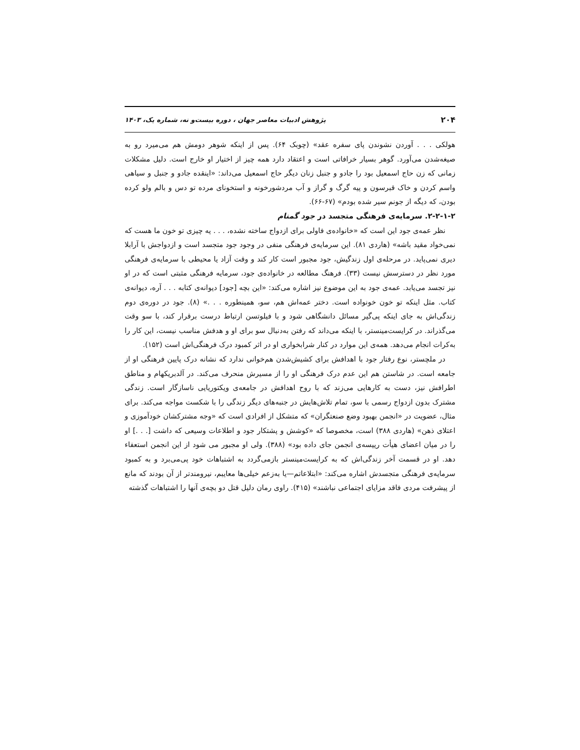۲۰۴ پژوهش ادبیات معاصر جهان ، دوره بیست‌و نه، شماره یک، ۱۴۰۳
هولکی . . . آوردن نشوندن پای سفره عقد» (چوبک ۶۴). پس از اینکه شوهر دومش هم می‌میرد رو به صیغه‌شدن می‌آورد. گوهر بسیار خرافاتی است و اعتقاد دارد همه چیز از اختیار او خارج است. دلیل مشکلات زمانی که زن حاج اسمعیل بود را جادو و جنبل زنان دیگر حاج اسمعیل می‌داند: «اینقده جادو و جنبل و سیاهی واسم کردن و خاک قبرسون و پیه گرگ و گراز و آب مردشورخونه و استخونای مرده تو دس و بالم ولو کرده بودن، که دیگه از جونم سیر شده بودم» (۶۷-۶۶).
۲-۲-۱-۲. سرمایه‌ی فرهنگی متجسد در جود گمنام
نظر عمه‌ی جود این است که «خانواده‌ی فاولی برای ازدواج ساخته نشده، . . . یه چیزی تو خون ما هست که نمی‌خواد مقید باشه» (هاردی ۸۱). این سرمایه‌ی فرهنگی منفی در وجود جود متجسد است و ازدواجش با آرابلا دیری نمی‌پاید. در مرحله‌ی اول زندگیش، جود مجبور است کار کند و وقت آزاد یا محیطی با سرمایه‌ی فرهنگی مورد نظر در دسترسش نیست (۳۳). فرهنگ مطالعه در خانواده‌ی جود، سرمایه فرهنگی مثبتی است که در او نیز تجسد می‌یابد. عمه‌ی جود به این موضوع نیز اشاره می‌کند: «این بچه [جود] دیوانه‌ی کتابه . . . آره، دیوانه‌ی کتاب. مثل اینکه تو خون خونواده است. دختر عمه‌اش هم، سو، همینطوره . . .» (۸). جود در دوره‌ی دوم زندگی‌اش به جای اینکه پی‌گیر مسائل دانشگاهی شود و با فیلوتسن ارتباط درست برقرار کند، با سو وقت می‌گذراند. در کرایست‌مینستر، با اینکه می‌داند که رفتن به‌دنبال سو برای او و هدفش مناسب نیست، این کار را به‌کرات انجام می‌دهد. همه‌ی این موارد در کنار شرابخواری او در اثر کمبود درک فرهنگی‌اش است (۱۵۲).
در ملچستر، نوع رفتار جود با اهدافش برای کشیش‌شدن هم‌خوانی ندارد که نشانه درک پایین فرهنگی او از جامعه است. در شاستن هم این عدم درک فرهنگی او را از مسیرش منحرف می‌کند. در آلدبریکهام و مناطق اطرافش نیز، دست به کارهایی می‌زند که با روح اهدافش در جامعه‌ی ویکتوریایی ناسازگار است. زندگی مشترک بدون ازدواج رسمی با سو، تمام تلاش‌هایش در جنبه‌های دیگر زندگی را با شکست مواجه می‌کند. برای مثال، عضویت در «انجمن بهبود وضع صنعتگران» که متشکل از افرادی است که «وجه مشترکشان خودآموزی و اعتلای ذهن» (هاردی ۳۸۸) است، مخصوصا که «کوشش و پشتکار جود و اطلاعات وسیعی که داشت [. . .] او را در میان اعضای هیأت رییسه‌ی انجمن جای داده بود» (۳۸۸). ولی او مجبور می شود از این انجمن استعفاء دهد. او در قسمت آخر زندگی‌اش که به کرایست‌مینستر بازمی‌گردد به اشتباهات خود پی‌می‌برد و به کمبود سرمایه‌ی فرهنگی متجسدش اشاره می‌کند: «ابتلاعاتم—یا به‌زعم خیلی‌ها معایبم، نیرومندتر از آن بودند که مانع از پیشرفت مردی فاقد مزایای اجتماعی نباشند» (۴۱۵). راوی رمان دلیل قتل دو بچه‌ی آنها را اشتباهات گذشته